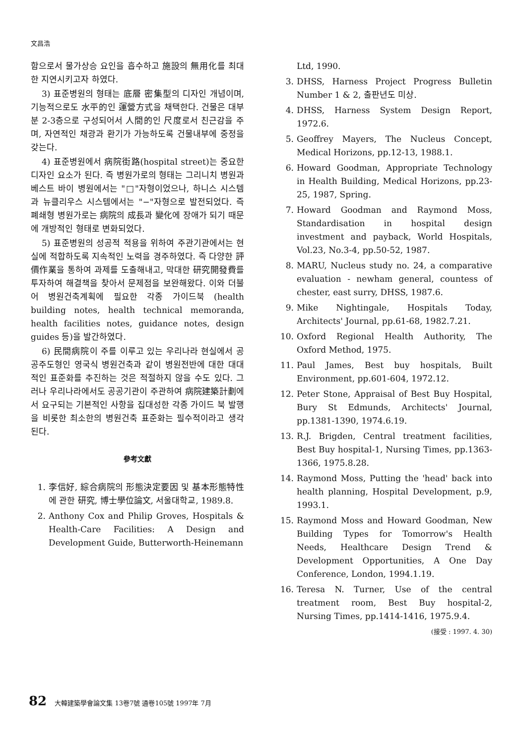文昌浩
함으로서 물가상승 요인을 흡수하고 施設의 無用化를 최대한 지연시키고자 하였다.
3) 표준병원의 형태는 底層 密集型의 디자인 개념이며, 기능적으로도 水平的인 運營方式을 채택한다. 건물은 대부분 2-3층으로 구성되어서 人間的인 尺度로서 친근감을 주며, 자연적인 채광과 환기가 가능하도록 건물내부에 중정을 갖는다.
4) 표준병원에서 病院街路(hospital street)는 중요한 디자인 요소가 된다. 즉 병원가로의 형태는 그리니치 병원과 베스트 바이 병원에서는 "□"자형이었으나, 하니스 시스템과 뉴클리우스 시스템에서는 "−"자형으로 발전되었다. 즉 폐쇄형 병원가로는 病院의 成長과 變化에 장애가 되기 때문에 개방적인 형태로 변화되었다.
5) 표준병원의 성공적 적용을 위하여 주관기관에서는 현실에 적합하도록 지속적인 노력을 경주하였다. 즉 다양한 評價作業을 통하여 과제를 도출해내고, 막대한 研究開發費를 투자하여 해결책을 찾아서 문제점을 보완해왔다. 이와 더불어 병원건축계획에 필요한 각종 가이드북 (health building notes, health technical memoranda, health facilities notes, guidance notes, design guides 등)을 발간하였다.
6) 民間病院이 주를 이루고 있는 우리나라 현실에서 공공주도형인 영국식 병원건축과 같이 병원전반에 대한 대대적인 표준화를 추진하는 것은 적절하지 않을 수도 있다. 그러나 우리나라에서도 공공기관이 주관하여 病院建築計劃에서 요구되는 기본적인 사항을 집대성한 각종 가이드 북 발행을 비롯한 최소한의 병원건축 표준화는 필수적이라고 생각된다.
參考文獻
1. 李信好, 綜合病院의 形態決定要因 및 基本形態特性에 관한 研究, 博士學位論文, 서울대학교, 1989.8.
2. Anthony Cox and Philip Groves, Hospitals & Health-Care Facilities: A Design and Development Guide, Butterworth-Heinemann
Ltd, 1990.
3. DHSS, Harness Project Progress Bulletin Number 1 & 2, 출판년도 미상.
4. DHSS, Harness System Design Report, 1972.6.
5. Geoffrey Mayers, The Nucleus Concept, Medical Horizons, pp.12-13, 1988.1.
6. Howard Goodman, Appropriate Technology in Health Building, Medical Horizons, pp.23-25, 1987, Spring.
7. Howard Goodman and Raymond Moss, Standardisation in hospital design investment and payback, World Hospitals, Vol.23, No.3-4, pp.50-52, 1987.
8. MARU, Nucleus study no. 24, a comparative evaluation - newham general, countess of chester, east surry, DHSS, 1987.6.
9. Mike Nightingale, Hospitals Today, Architects' Journal, pp.61-68, 1982.7.21.
10. Oxford Regional Health Authority, The Oxford Method, 1975.
11. Paul James, Best buy hospitals, Built Environment, pp.601-604, 1972.12.
12. Peter Stone, Appraisal of Best Buy Hospital, Bury St Edmunds, Architects' Journal, pp.1381-1390, 1974.6.19.
13. R.J. Brigden, Central treatment facilities, Best Buy hospital-1, Nursing Times, pp.1363-1366, 1975.8.28.
14. Raymond Moss, Putting the 'head' back into health planning, Hospital Development, p.9, 1993.1.
15. Raymond Moss and Howard Goodman, New Building Types for Tomorrow's Health Needs, Healthcare Design Trend & Development Opportunities, A One Day Conference, London, 1994.1.19.
16. Teresa N. Turner, Use of the central treatment room, Best Buy hospital-2, Nursing Times, pp.1414-1416, 1975.9.4.
(接受 : 1997. 4. 30)
82 大韓建築學會論文集 13卷7號 通卷105號 1997年 7月